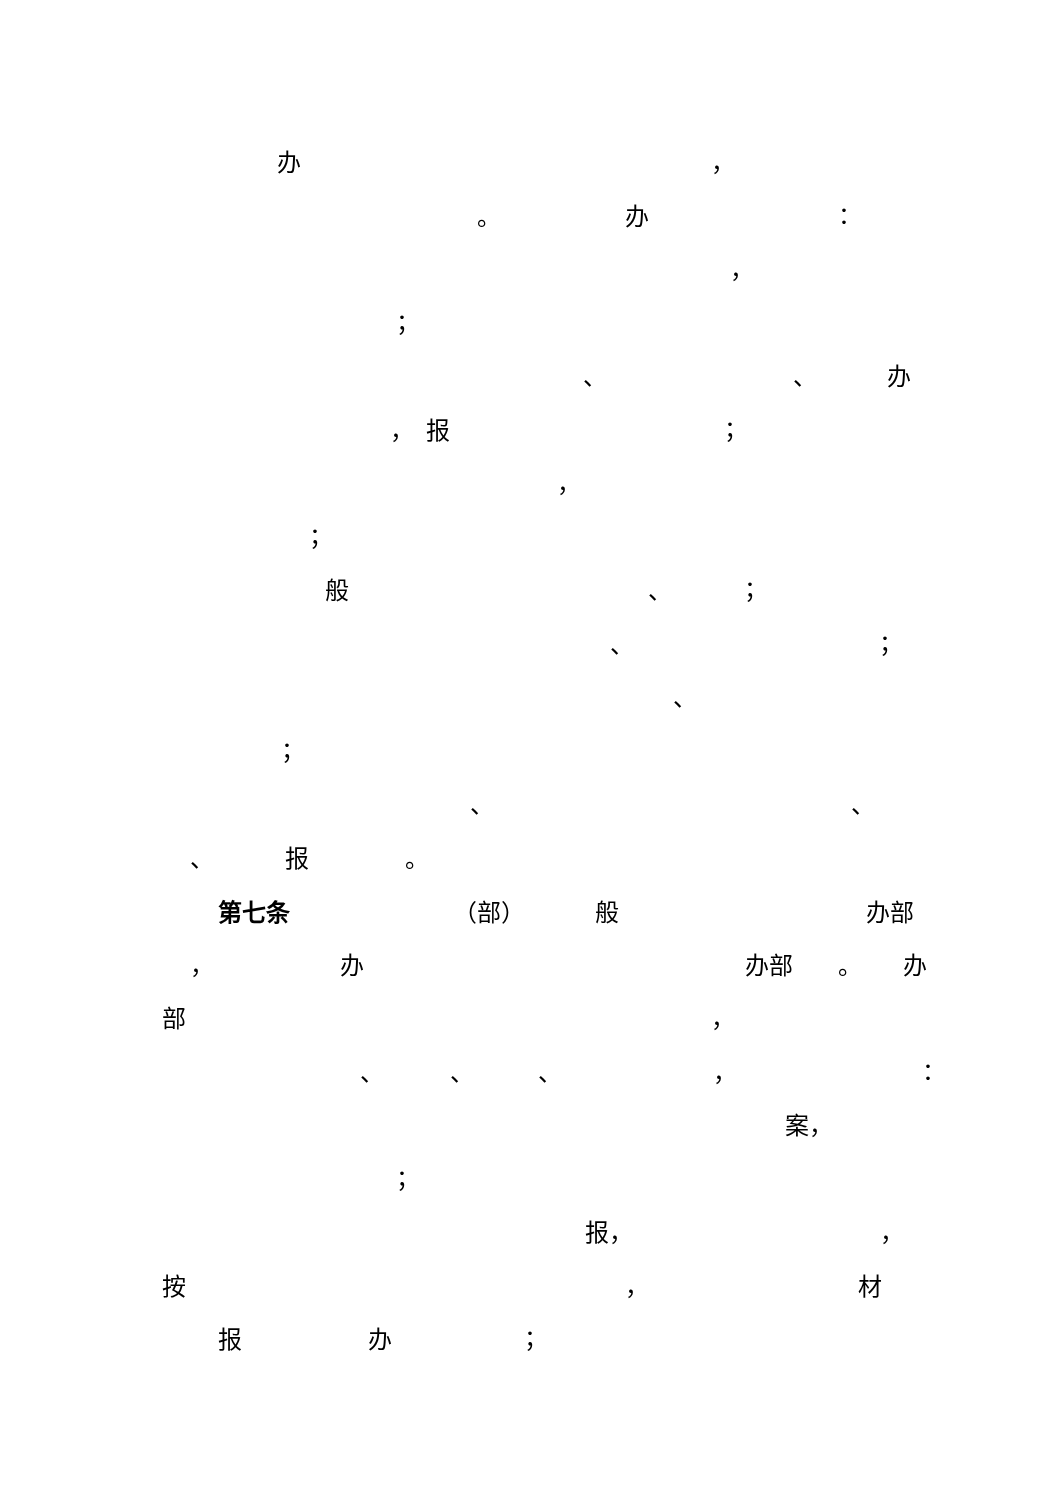办 ，
。 办 ：
，
；
、 、 办
， 报 ；
，
；
般 、 ；
、 ；
、
；
、 、
、 报 。
第七条 （部） 般 办部
， 办 办部 。 办
部 ，
、 、 、 ， ：
案，
；
报， ，
按 ， 材
报 办 ；